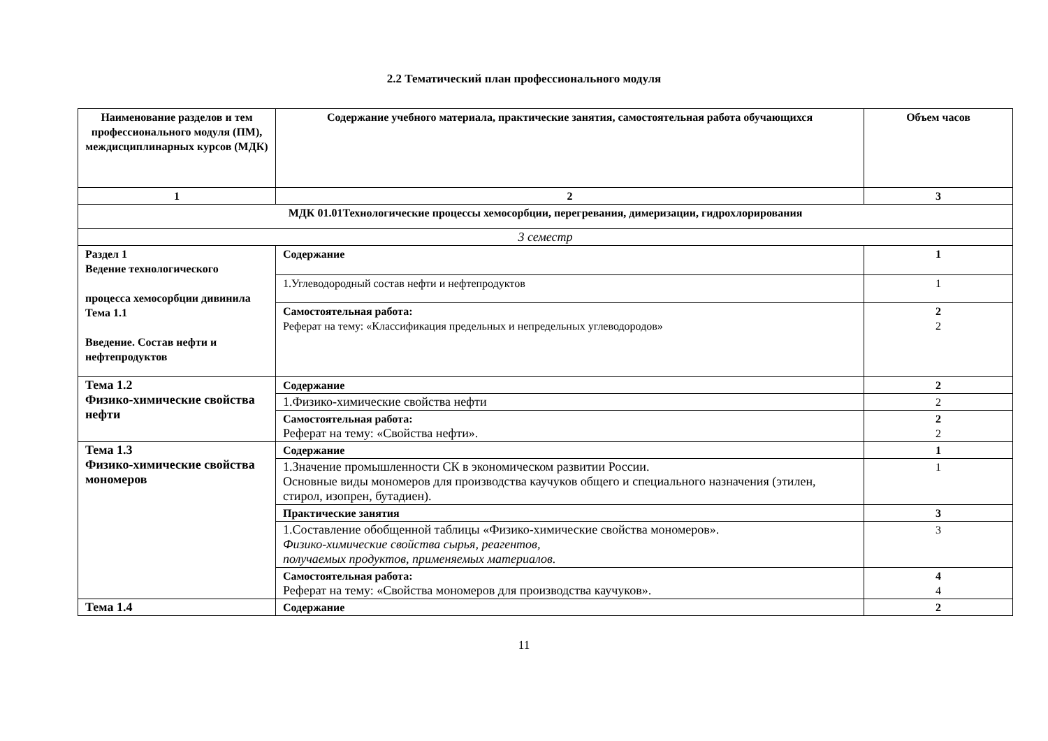2.2 Тематический план профессионального модуля
| Наименование разделов и тем профессионального модуля (ПМ), междисциплинарных курсов (МДК) | Содержание учебного материала, практические занятия, самостоятельная работа обучающихся | Объем часов |
| --- | --- | --- |
| 1 | 2 | 3 |
| МДК 01.01Технологические процессы хемосорбции, перегревания, димеризации, гидрохлорирования | | |
| 3 семестр | | |
| Раздел 1 Ведение технологического процесса хемосорбции дивинила Тема 1.1 Введение. Состав нефти и нефтепродуктов | Содержание | 1 |
| | 1.Углеводородный состав нефти и нефтепродуктов | 1 |
| | Самостоятельная работа: Реферат на тему: «Классификация предельных и непредельных углеводородов» | 2 2 |
| Тема 1.2 Физико-химические свойства нефти | Содержание | 2 |
| | 1.Физико-химические свойства нефти | 2 |
| | Самостоятельная работа: Реферат на тему: «Свойства нефти». | 2 2 |
| Тема 1.3 Физико-химические свойства мономеров | Содержание | 1 |
| | 1.Значение промышленности СК в экономическом развитии России. Основные виды мономеров для производства каучуков общего и специального назначения (этилен, стирол, изопрен, бутадиен). | 1 |
| | Практические занятия | 3 |
| | 1.Составление обобщенной таблицы «Физико-химические свойства мономеров». Физико-химические свойства сырья, реагентов, получаемых продуктов, применяемых материалов. | 3 |
| | Самостоятельная работа: Реферат на тему: «Свойства мономеров для производства каучуков». | 4 4 |
| Тема 1.4 | Содержание | 2 |
11